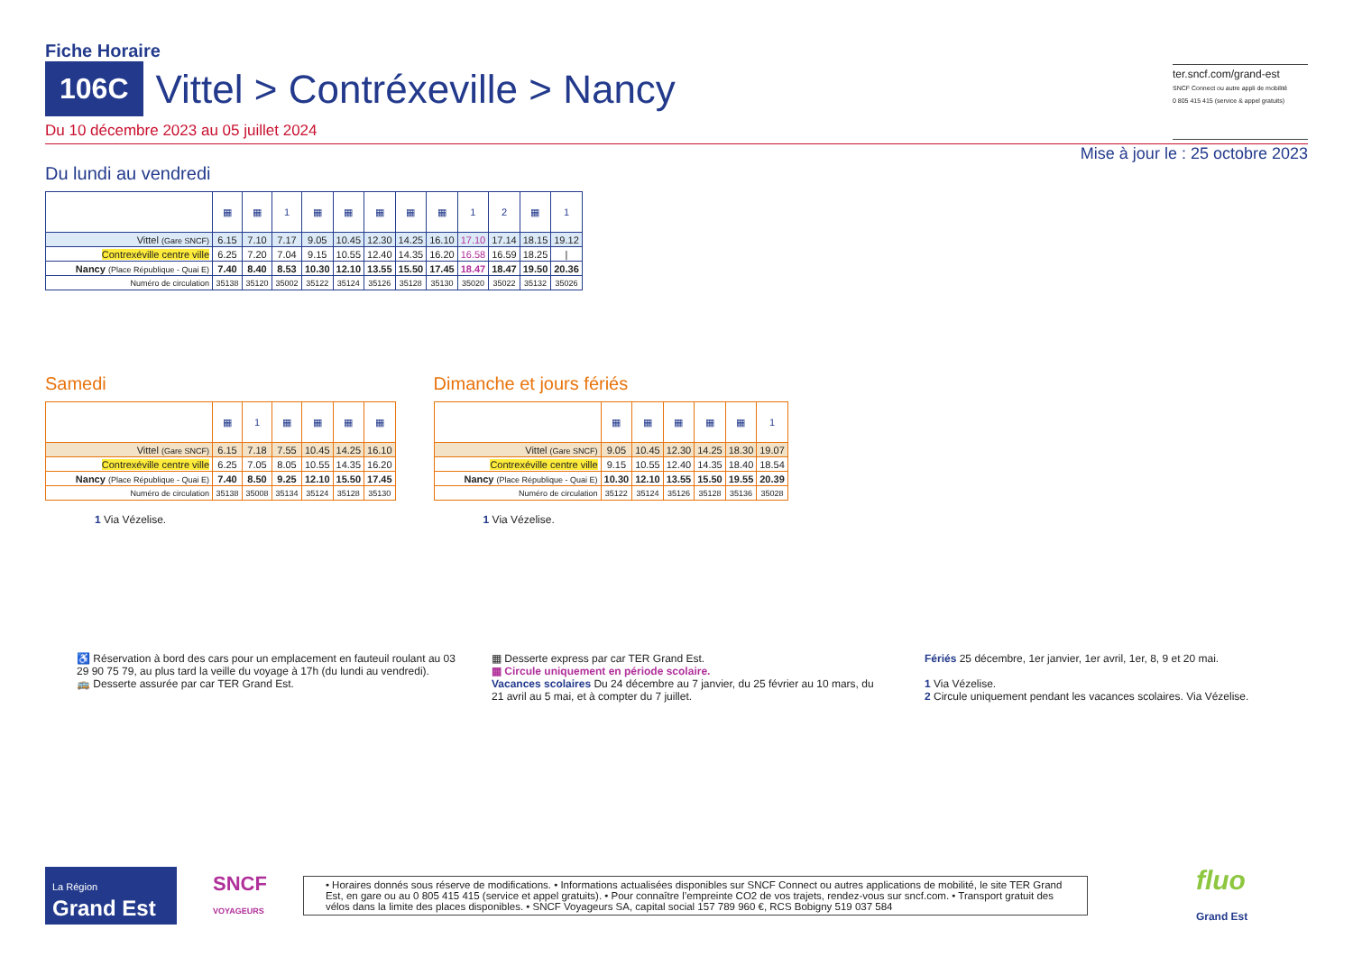Fiche Horaire
106C
Vittel > Contréxeville > Nancy
Du 10 décembre 2023 au 05 juillet 2024
ter.sncf.com/grand-est
SNCF Connect ou autre appli de mobilité
0 805 415 415 (service & appel gratuits)
Mise à jour le : 25 octobre 2023
Du lundi au vendredi
| | ▦ | ▦ | 1 | ▦ | ▦ | ▦ | ▦ | ▦ | 1 | 2 | ▦ | 1 |
| --- | --- | --- | --- | --- | --- | --- | --- | --- | --- | --- | --- | --- |
| Vittel (Gare SNCF) | 6.15 | 7.10 | 7.17 | 9.05 | 10.45 | 12.30 | 14.25 | 16.10 | 17.10 | 17.14 | 18.15 | 19.12 |
| Contrexéville centre ville | 6.25 | 7.20 | 7.04 | 9.15 | 10.55 | 12.40 | 14.35 | 16.20 | 16.58 | 16.59 | 18.25 | / |
| Nancy (Place République - Quai E) | 7.40 | 8.40 | 8.53 | 10.30 | 12.10 | 13.55 | 15.50 | 17.45 | 18.47 | 18.47 | 19.50 | 20.36 |
| Numéro de circulation | 35138 | 35120 | 35002 | 35122 | 35124 | 35126 | 35128 | 35130 | 35020 | 35022 | 35132 | 35026 |
Samedi
| | ▦ | 1 | ▦ | ▦ | ▦ | ▦ |
| --- | --- | --- | --- | --- | --- | --- |
| Vittel (Gare SNCF) | 6.15 | 7.18 | 7.55 | 10.45 | 14.25 | 16.10 |
| Contrexéville centre ville | 6.25 | 7.05 | 8.05 | 10.55 | 14.35 | 16.20 |
| Nancy (Place République - Quai E) | 7.40 | 8.50 | 9.25 | 12.10 | 15.50 | 17.45 |
| Numéro de circulation | 35138 | 35008 | 35134 | 35124 | 35128 | 35130 |
1 Via Vézelise.
Dimanche et jours fériés
| | ▦ | ▦ | ▦ | ▦ | ▦ | 1 |
| --- | --- | --- | --- | --- | --- | --- |
| Vittel (Gare SNCF) | 9.05 | 10.45 | 12.30 | 14.25 | 18.30 | 19.07 |
| Contrexéville centre ville | 9.15 | 10.55 | 12.40 | 14.35 | 18.40 | 18.54 |
| Nancy (Place République - Quai E) | 10.30 | 12.10 | 13.55 | 15.50 | 19.55 | 20.39 |
| Numéro de circulation | 35122 | 35124 | 35126 | 35128 | 35136 | 35028 |
1 Via Vézelise.
♿ Réservation à bord des cars pour un emplacement en fauteuil roulant au 03 29 90 75 79, au plus tard la veille du voyage à 17h (du lundi au vendredi).
🚌 Desserte assurée par car TER Grand Est.
▦ Desserte express par car TER Grand Est.
▦ Circule uniquement en période scolaire.
Vacances scolaires Du 24 décembre au 7 janvier, du 25 février au 10 mars, du 21 avril au 5 mai, et à compter du 7 juillet.
Fériés 25 décembre, 1er janvier, 1er avril, 1er, 8, 9 et 20 mai.
1 Via Vézelise.
2 Circule uniquement pendant les vacances scolaires. Via Vézelise.
La Région
Grand Est
SNCF
VOYAGEURS
• Horaires donnés sous réserve de modifications. • Informations actualisées disponibles sur SNCF Connect ou autres applications de mobilité, le site TER Grand Est, en gare ou au 0 805 415 415 (service et appel gratuits). • Pour connaître l’empreinte CO2 de vos trajets, rendez-vous sur sncf.com. • Transport gratuit des vélos dans la limite des places disponibles. • SNCF Voyageurs SA, capital social 157 789 960 €, RCS Bobigny 519 037 584
fluo
Grand Est